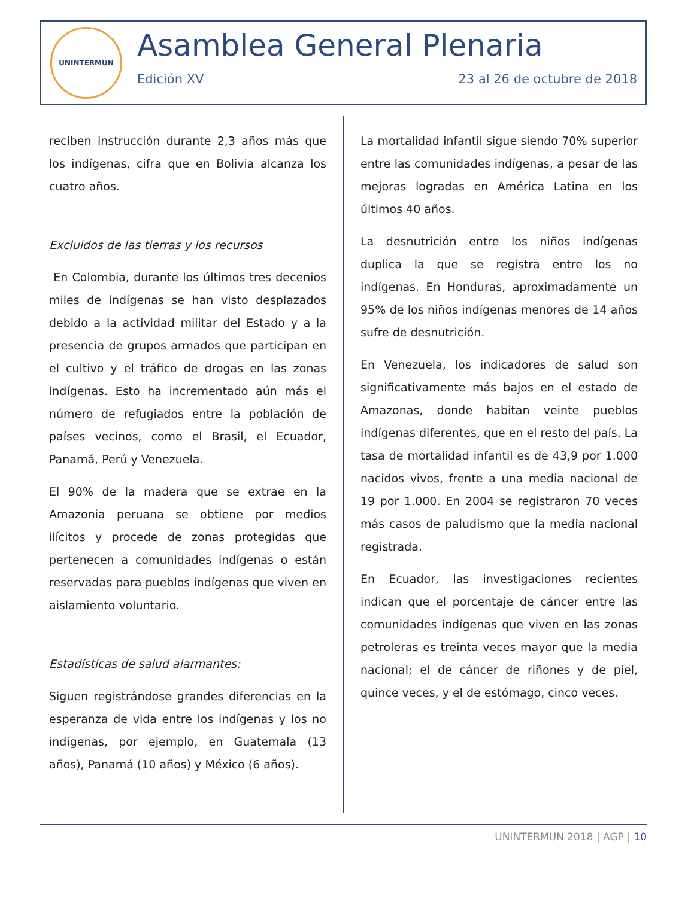UNINTERMUN
Asamblea General Plenaria
Edición XV 23 al 26 de octubre de 2018
reciben instrucción durante 2,3 años más que los indígenas, cifra que en Bolivia alcanza los cuatro años.
Excluidos de las tierras y los recursos
En Colombia, durante los últimos tres decenios miles de indígenas se han visto desplazados debido a la actividad militar del Estado y a la presencia de grupos armados que participan en el cultivo y el tráfico de drogas en las zonas indígenas. Esto ha incrementado aún más el número de refugiados entre la población de países vecinos, como el Brasil, el Ecuador, Panamá, Perú y Venezuela.
El 90% de la madera que se extrae en la Amazonia peruana se obtiene por medios ilícitos y procede de zonas protegidas que pertenecen a comunidades indígenas o están reservadas para pueblos indígenas que viven en aislamiento voluntario.
Estadísticas de salud alarmantes:
Siguen registrándose grandes diferencias en la esperanza de vida entre los indígenas y los no indígenas, por ejemplo, en Guatemala (13 años), Panamá (10 años) y México (6 años).
La mortalidad infantil sigue siendo 70% superior entre las comunidades indígenas, a pesar de las mejoras logradas en América Latina en los últimos 40 años.
La desnutrición entre los niños indígenas duplica la que se registra entre los no indígenas. En Honduras, aproximadamente un 95% de los niños indígenas menores de 14 años sufre de desnutrición.
En Venezuela, los indicadores de salud son significativamente más bajos en el estado de Amazonas, donde habitan veinte pueblos indígenas diferentes, que en el resto del país. La tasa de mortalidad infantil es de 43,9 por 1.000 nacidos vivos, frente a una media nacional de 19 por 1.000. En 2004 se registraron 70 veces más casos de paludismo que la media nacional registrada.
En Ecuador, las investigaciones recientes indican que el porcentaje de cáncer entre las comunidades indígenas que viven en las zonas petroleras es treinta veces mayor que la media nacional; el de cáncer de riñones y de piel, quince veces, y el de estómago, cinco veces.
UNINTERMUN 2018 | AGP | 10